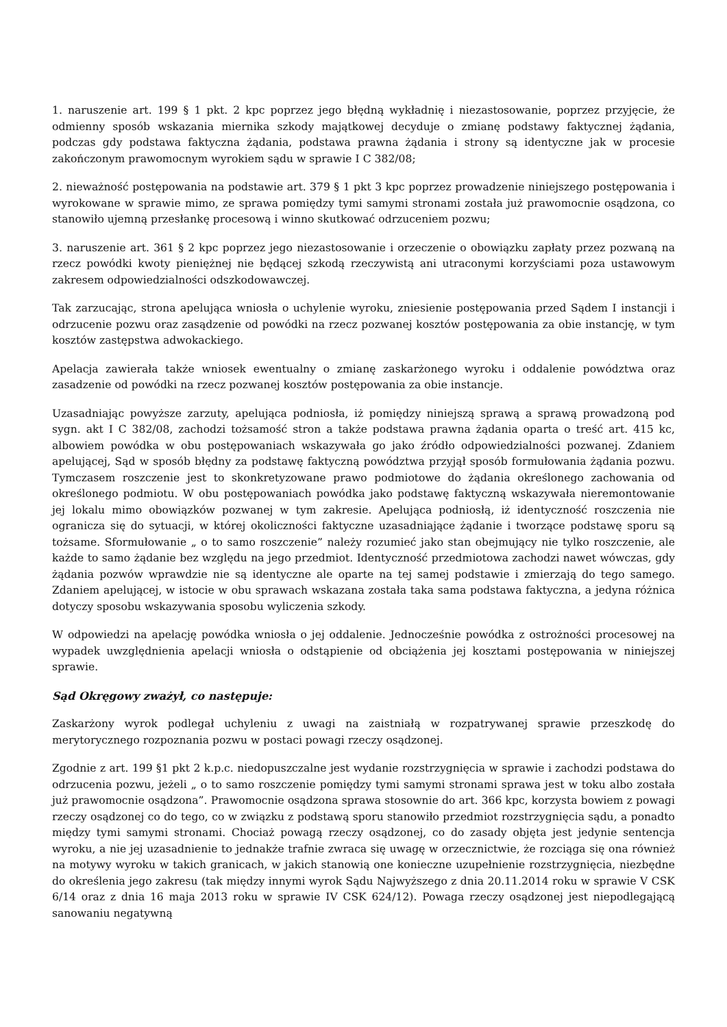1. naruszenie art. 199 § 1 pkt. 2 kpc poprzez jego błędną wykładnię i niezastosowanie, poprzez przyjęcie, że odmienny sposób wskazania miernika szkody majątkowej decyduje o zmianę podstawy faktycznej żądania, podczas gdy podstawa faktyczna żądania, podstawa prawna żądania i strony są identyczne jak w procesie zakończonym prawomocnym wyrokiem sądu w sprawie I C 382/08;
2. nieważność postępowania na podstawie art. 379 § 1 pkt 3 kpc poprzez prowadzenie niniejszego postępowania i wyrokowane w sprawie mimo, ze sprawa pomiędzy tymi samymi stronami została już prawomocnie osądzona, co stanowiło ujemną przesłankę procesową i winno skutkować odrzuceniem pozwu;
3. naruszenie art. 361 § 2 kpc poprzez jego niezastosowanie i orzeczenie o obowiązku zapłaty przez pozwaną na rzecz powódki kwoty pieniężnej nie będącej szkodą rzeczywistą ani utraconymi korzyściami poza ustawowym zakresem odpowiedzialności odszkodowawczej.
Tak zarzucając, strona apelująca wniosła o uchylenie wyroku, zniesienie postępowania przed Sądem I instancji i odrzucenie pozwu oraz zasądzenie od powódki na rzecz pozwanej kosztów postępowania za obie instancję, w tym kosztów zastępstwa adwokackiego.
Apelacja zawierała także wniosek ewentualny o zmianę zaskarżonego wyroku i oddalenie powództwa oraz zasadzenie od powódki na rzecz pozwanej kosztów postępowania za obie instancje.
Uzasadniając powyższe zarzuty, apelująca podniosła, iż pomiędzy niniejszą sprawą a sprawą prowadzoną pod sygn. akt I C 382/08, zachodzi tożsamość stron a także podstawa prawna żądania oparta o treść art. 415 kc, albowiem powódka w obu postępowaniach wskazywała go jako źródło odpowiedzialności pozwanej. Zdaniem apelującej, Sąd w sposób błędny za podstawę faktyczną powództwa przyjął sposób formułowania żądania pozwu. Tymczasem roszczenie jest to skonkretyzowane prawo podmiotowe do żądania określonego zachowania od określonego podmiotu. W obu postępowaniach powódka jako podstawę faktyczną wskazywała nieremontowanie jej lokalu mimo obowiązków pozwanej w tym zakresie. Apelująca podniosłą, iż identyczność roszczenia nie ogranicza się do sytuacji, w której okoliczności faktyczne uzasadniające żądanie i tworzące podstawę sporu są tożsame. Sformułowanie „ o to samo roszczenie” należy rozumieć jako stan obejmujący nie tylko roszczenie, ale każde to samo żądanie bez względu na jego przedmiot. Identyczność przedmiotowa zachodzi nawet wówczas, gdy żądania pozwów wprawdzie nie są identyczne ale oparte na tej samej podstawie i zmierzają do tego samego. Zdaniem apelującej, w istocie w obu sprawach wskazana została taka sama podstawa faktyczna, a jedyna różnica dotyczy sposobu wskazywania sposobu wyliczenia szkody.
W odpowiedzi na apelację powódka wniosła o jej oddalenie. Jednocześnie powódka z ostrożności procesowej na wypadek uwzględnienia apelacji wniosła o odstąpienie od obciążenia jej kosztami postępowania w niniejszej sprawie.
Sąd Okręgowy zważył, co następuje:
Zaskarżony wyrok podlegał uchyleniu z uwagi na zaistniałą w rozpatrywanej sprawie przeszkodę do merytorycznego rozpoznania pozwu w postaci powagi rzeczy osądzonej.
Zgodnie z art. 199 §1 pkt 2 k.p.c. niedopuszczalne jest wydanie rozstrzygnięcia w sprawie i zachodzi podstawa do odrzucenia pozwu, jeżeli „ o to samo roszczenie pomiędzy tymi samymi stronami sprawa jest w toku albo została już prawomocnie osądzona”. Prawomocnie osądzona sprawa stosownie do art. 366 kpc, korzysta bowiem z powagi rzeczy osądzonej co do tego, co w związku z podstawą sporu stanowiło przedmiot rozstrzygnięcia sądu, a ponadto między tymi samymi stronami. Chociaż powagą rzeczy osądzonej, co do zasady objęta jest jedynie sentencja wyroku, a nie jej uzasadnienie to jednakże trafnie zwraca się uwagę w orzecznictwie, że rozciąga się ona również na motywy wyroku w takich granicach, w jakich stanowią one konieczne uzupełnienie rozstrzygnięcia, niezbędne do określenia jego zakresu (tak między innymi wyrok Sądu Najwyższego z dnia 20.11.2014 roku w sprawie V CSK 6/14 oraz z dnia 16 maja 2013 roku w sprawie IV CSK 624/12). Powaga rzeczy osądzonej jest niepodlegającą sanowaniu negatywną